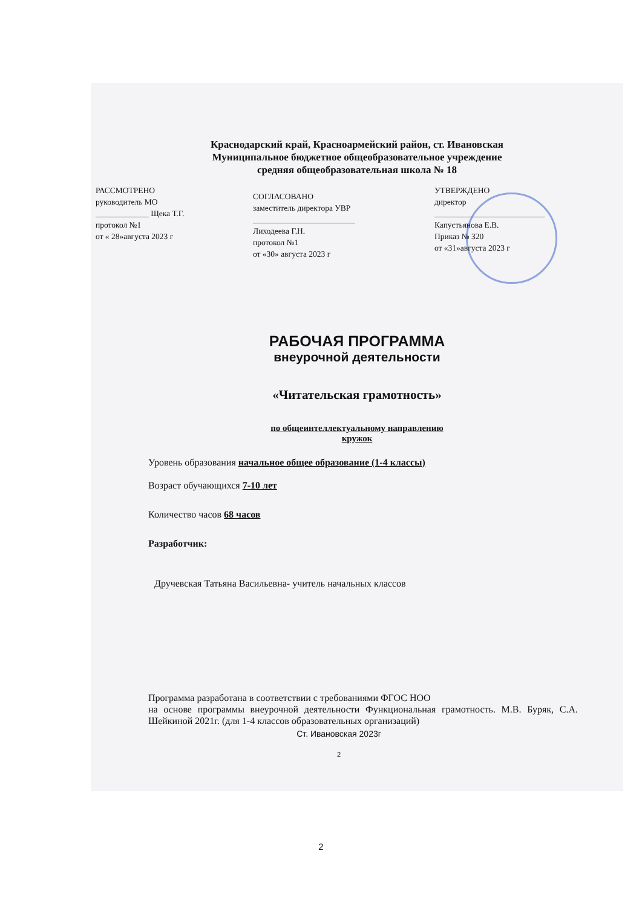Краснодарский край, Красноармейский район, ст. Ивановская
Муниципальное бюджетное общеобразовательное учреждение
средняя общеобразовательная школа № 18
РАССМОТРЕНО
руководитель МО
_____________ Щека Т.Г.
протокол №1
от « 28»августа 2023 г
СОГЛАСОВАНО
заместитель директора УВР
_________________________
Лиходеева Г.Н.
протокол №1
от «30» августа 2023 г
УТВЕРЖДЕНО
директор
___________________________
Капустьянова Е.В.
Приказ № 320
от «31»августа 2023 г
РАБОЧАЯ ПРОГРАММА
внеурочной деятельности
«Читательская грамотность»
по общеинтеллектуальному направлению
кружок
Уровень образования начальное общее образование (1-4 классы)
Возраст обучающихся 7-10 лет
Количество часов 68 часов
Разработчик:
Дручевская Татьяна Васильевна- учитель начальных классов
Программа разработана в соответствии с требованиями ФГОС НОО
на основе программы внеурочной деятельности Функциональная грамотность. М.В. Буряк, С.А. Шейкиной 2021г. (для 1-4 классов образовательных организаций)
Ст. Ивановская 2023г
2
2